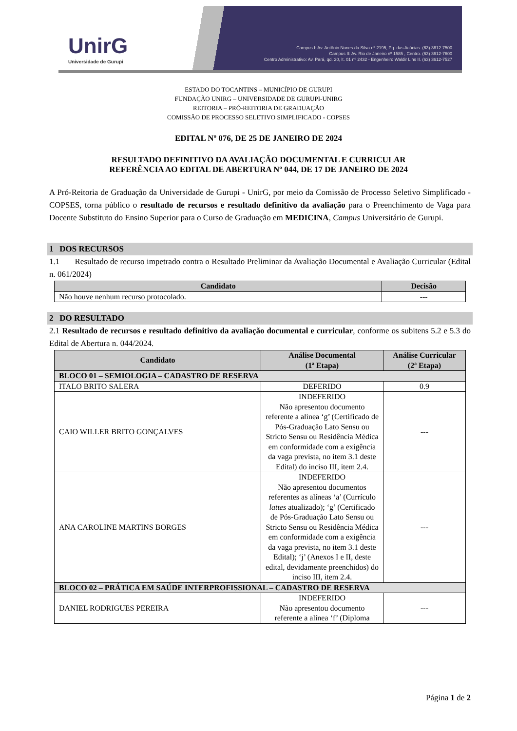UnirG
Universidade de Gurupi
Campus I: Av. Antônio Nunes da Silva nº 2195, Pq. das Acácias. (63) 3612-7500
Campus II: Av. Rio de Janeiro nº 1585 , Centro. (63) 3612-7600
Centro Administrativo: Av. Pará, qd. 20, lt. 01 nº 2432 - Engenheiro Waldir Lins II. (63) 3612-7527
ESTADO DO TOCANTINS – MUNICÍPIO DE GURUPI
FUNDAÇÃO UNIRG – UNIVERSIDADE DE GURUPI-UNIRG
REITORIA – PRÓ-REITORIA DE GRADUAÇÃO
COMISSÃO DE PROCESSO SELETIVO SIMPLIFICADO - COPSES
EDITAL Nº 076, DE 25 DE JANEIRO DE 2024
RESULTADO DEFINITIVO DA AVALIAÇÃO DOCUMENTAL E CURRICULAR
REFERÊNCIA AO EDITAL DE ABERTURA Nº 044, DE 17 DE JANEIRO DE 2024
A Pró-Reitoria de Graduação da Universidade de Gurupi - UnirG, por meio da Comissão de Processo Seletivo Simplificado - COPSES, torna público o resultado de recursos e resultado definitivo da avaliação para o Preenchimento de Vaga para Docente Substituto do Ensino Superior para o Curso de Graduação em MEDICINA, Campus Universitário de Gurupi.
1 DOS RECURSOS
1.1 Resultado de recurso impetrado contra o Resultado Preliminar da Avaliação Documental e Avaliação Curricular (Edital n. 061/2024)
| Candidato | Decisão |
| --- | --- |
| Não houve nenhum recurso protocolado. | --- |
2 DO RESULTADO
2.1 Resultado de recursos e resultado definitivo da avaliação documental e curricular, conforme os subitens 5.2 e 5.3 do Edital de Abertura n. 044/2024.
| Candidato | Análise Documental (1ª Etapa) | Análise Curricular (2ª Etapa) |
| --- | --- | --- |
| BLOCO 01 – SEMIOLOGIA – CADASTRO DE RESERVA | | |
| ITALO BRITO SALERA | DEFERIDO | 0.9 |
| CAIO WILLER BRITO GONÇALVES | INDEFERIDO Não apresentou documento referente a alínea ‘g’ (Certificado de Pós-Graduação Lato Sensu ou Stricto Sensu ou Residência Médica em conformidade com a exigência da vaga prevista, no item 3.1 deste Edital) do inciso III, item 2.4. | --- |
| ANA CAROLINE MARTINS BORGES | INDEFERIDO Não apresentou documentos referentes as alíneas ‘a’ (Currículo lattes atualizado); ‘g’ (Certificado de Pós-Graduação Lato Sensu ou Stricto Sensu ou Residência Médica em conformidade com a exigência da vaga prevista, no item 3.1 deste Edital); ‘j’ (Anexos I e II, deste edital, devidamente preenchidos) do inciso III, item 2.4. | --- |
| BLOCO 02 – PRÁTICA EM SAÚDE INTERPROFISSIONAL – CADASTRO DE RESERVA | | |
| DANIEL RODRIGUES PEREIRA | INDEFERIDO Não apresentou documento referente a alínea ‘f’ (Diploma | --- |
Página 1 de 2